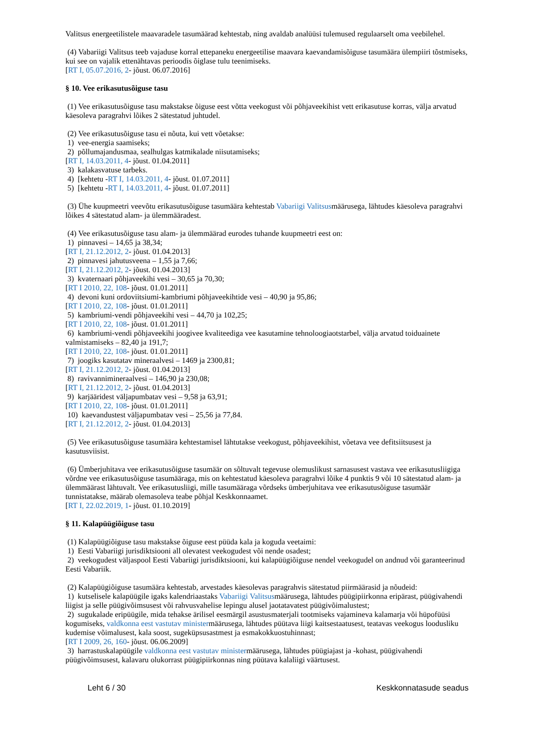Valitsus energeetilistele maavaradele tasumäärad kehtestab, ning avaldab analüüsi tulemused regulaarselt oma veebilehel.
(4) Vabariigi Valitsus teeb vajaduse korral ettepaneku energeetilise maavara kaevandamisõiguse tasumäära ülempiiri tõstmiseks, kui see on vajalik ettenähtavas perioodis õiglase tulu teenimiseks.
[RT I, 05.07.2016, 2- jõust. 06.07.2016]
§ 10. Vee erikasutusõiguse tasu
(1) Vee erikasutusõiguse tasu makstakse õiguse eest võtta veekogust või põhjaveekihist vett erikasutuse korras, välja arvatud käesoleva paragrahvi lõikes 2 sätestatud juhtudel.
(2) Vee erikasutusõiguse tasu ei nõuta, kui vett võetakse:
1) vee-energia saamiseks;
2) põllumajandusmaa, sealhulgas katmikalade niisutamiseks;
[RT I, 14.03.2011, 4- jõust. 01.04.2011]
3) kalakasvatuse tarbeks.
4) [kehtetu -RT I, 14.03.2011, 4- jõust. 01.07.2011]
5) [kehtetu -RT I, 14.03.2011, 4- jõust. 01.07.2011]
(3) Ühe kuupmeetri veevõtu erikasutusõiguse tasumäära kehtestab Vabariigi Valitsusmäärusega, lähtudes käesoleva paragrahvi lõikes 4 sätestatud alam- ja ülemmääradest.
(4) Vee erikasutusõiguse tasu alam- ja ülemmäärad eurodes tuhande kuupmeetri eest on:
1) pinnavesi – 14,65 ja 38,34;
[RT I, 21.12.2012, 2- jõust. 01.04.2013]
2) pinnavesi jahutusveena – 1,55 ja 7,66;
[RT I, 21.12.2012, 2- jõust. 01.04.2013]
3) kvaternaari põhjaveekihi vesi – 30,65 ja 70,30;
[RT I 2010, 22, 108- jõust. 01.01.2011]
4) devoni kuni ordoviitsiumi-kambriumi põhjaveekihtide vesi – 40,90 ja 95,86;
[RT I 2010, 22, 108- jõust. 01.01.2011]
5) kambriumi-vendi põhjaveekihi vesi – 44,70 ja 102,25;
[RT I 2010, 22, 108- jõust. 01.01.2011]
6) kambriumi-vendi põhjaveekihi joogivee kvaliteediga vee kasutamine tehnoloogiaotstarbel, välja arvatud toiduainete valmistamiseks – 82,40 ja 191,7;
[RT I 2010, 22, 108- jõust. 01.01.2011]
7) joogiks kasutatav mineraalvesi – 1469 ja 2300,81;
[RT I, 21.12.2012, 2- jõust. 01.04.2013]
8) ravivannimineraalvesi – 146,90 ja 230,08;
[RT I, 21.12.2012, 2- jõust. 01.04.2013]
9) karjääridest väljapumbatav vesi – 9,58 ja 63,91;
[RT I 2010, 22, 108- jõust. 01.01.2011]
10) kaevandustest väljapumbatav vesi – 25,56 ja 77,84.
[RT I, 21.12.2012, 2- jõust. 01.04.2013]
(5) Vee erikasutusõiguse tasumäära kehtestamisel lähtutakse veekogust, põhjaveekihist, võetava vee defitsiitsusest ja kasutusviisist.
(6) Ümberjuhitava vee erikasutusõiguse tasumäär on sõltuvalt tegevuse olemuslikust sarnasusest vastava vee erikasutusliigiga võrdne vee erikasutusõiguse tasumääraga, mis on kehtestatud käesoleva paragrahvi lõike 4 punktis 9 või 10 sätestatud alam- ja ülemmäärast lähtuvalt. Vee erikasutusliigi, mille tasumääraga võrdseks ümberjuhitava vee erikasutusõiguse tasumäär tunnistatakse, määrab olemasoleva teabe põhjal Keskkonnaamet.
[RT I, 22.02.2019, 1- jõust. 01.10.2019]
§ 11. Kalapüügiõiguse tasu
(1) Kalapüügiõiguse tasu makstakse õiguse eest püüda kala ja koguda veetaimi:
1) Eesti Vabariigi jurisdiktsiooni all olevatest veekogudest või nende osadest;
2) veekogudest väljaspool Eesti Vabariigi jurisdiktsiooni, kui kalapüügiõiguse nendel veekogudel on andnud või garanteerinud Eesti Vabariik.
(2) Kalapüügiõiguse tasumäära kehtestab, arvestades käesolevas paragrahvis sätestatud piirmäärasid ja nõudeid:
1) kutselisele kalapüügile igaks kalendriaastaks Vabariigi Valitsusmäärusega, lähtudes püügipiirkonna eripärast, püügivahendi liigist ja selle püügivõimsusest või rahvusvahelise lepingu alusel jaotatavatest püügivõimalustest;
2) sugukalade eripüügile, mida tehakse ärilisel eesmärgil asustusmaterjali tootmiseks vajamineva kalamarja või hüpofüüsi kogumiseks, valdkonna eest vastutav ministermäärusega, lähtudes püütava liigi kaitsestaatusest, teatavas veekogus loodusliku kudemise võimalusest, kala soost, sugeküpsusastmest ja esmakokkuostuhinnast;
[RT I 2009, 26, 160- jõust. 06.06.2009]
3) harrastuskalapüügile valdkonna eest vastutav ministermäärusega, lähtudes püügiajast ja -kohast, püügivahendi püügivõimsusest, kalavaru olukorrast püügipiirkonnas ning püütava kalaliigi väärtusest.
Leht 6 / 30 Keskkonnatasude seadus